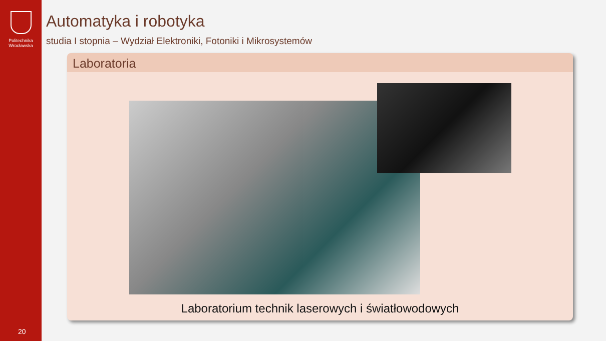Politechnika
Wrocławska
20
Automatyka i robotyka
studia I stopnia – Wydział Elektroniki, Fotoniki i Mikrosystemów
Laboratoria
Laboratorium technik laserowych i światłowodowych